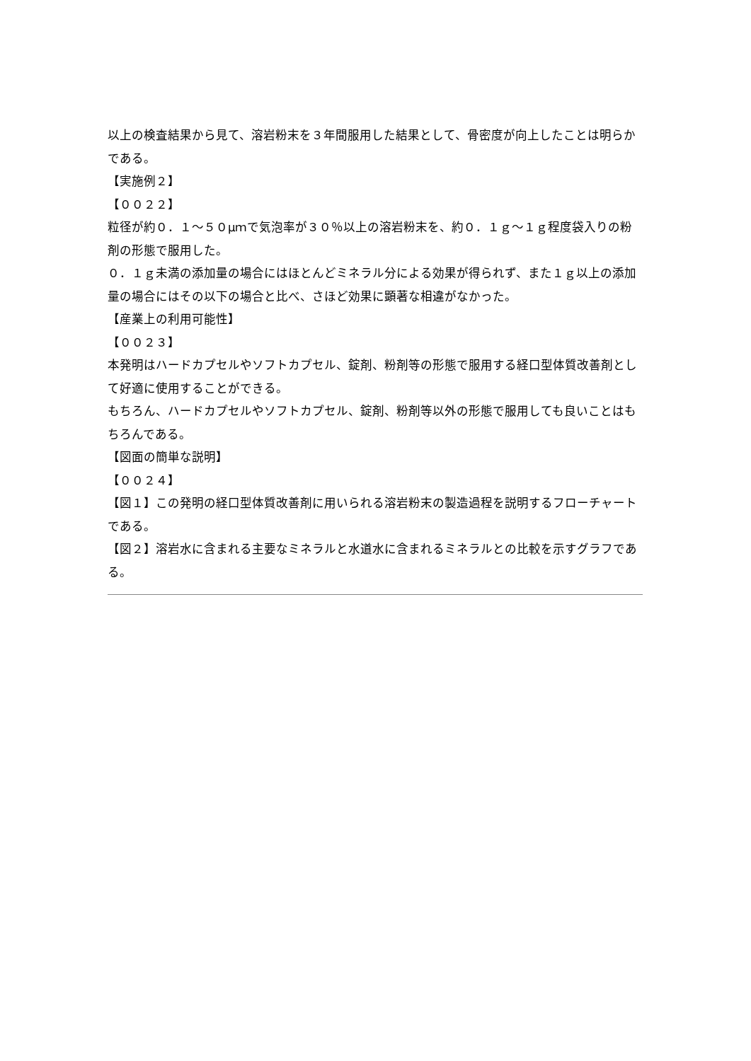以上の検査結果から見て、溶岩粉末を３年間服用した結果として、骨密度が向上したことは明らかである。
【実施例２】
【００２２】
粒径が約０．１～５０μｍで気泡率が３０％以上の溶岩粉末を、約０．１ｇ～１ｇ程度袋入りの粉剤の形態で服用した。
０．１ｇ未満の添加量の場合にはほとんどミネラル分による効果が得られず、また１ｇ以上の添加量の場合にはその以下の場合と比べ、さほど効果に顕著な相違がなかった。
【産業上の利用可能性】
【００２３】
本発明はハードカプセルやソフトカプセル、錠剤、粉剤等の形態で服用する経口型体質改善剤として好適に使用することができる。
もちろん、ハードカプセルやソフトカプセル、錠剤、粉剤等以外の形態で服用しても良いことはもちろんである。
【図面の簡単な説明】
【００２４】
【図１】この発明の経口型体質改善剤に用いられる溶岩粉末の製造過程を説明するフローチャートである。
【図２】溶岩水に含まれる主要なミネラルと水道水に含まれるミネラルとの比較を示すグラフである。